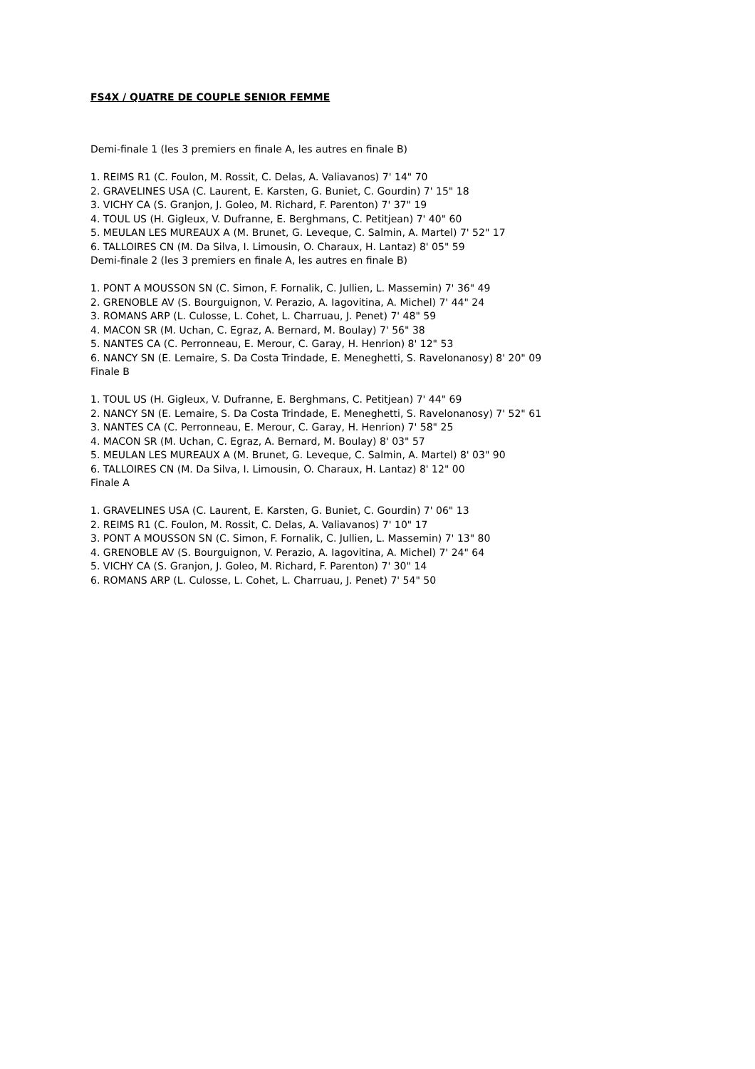FS4X / QUATRE DE COUPLE SENIOR FEMME
Demi-finale 1 (les 3 premiers en finale A, les autres en finale B)
1. REIMS R1 (C. Foulon, M. Rossit, C. Delas, A. Valiavanos) 7' 14" 70
2. GRAVELINES USA (C. Laurent, E. Karsten, G. Buniet, C. Gourdin) 7' 15" 18
3. VICHY CA (S. Granjon, J. Goleo, M. Richard, F. Parenton) 7' 37" 19
4. TOUL US (H. Gigleux, V. Dufranne, E. Berghmans, C. Petitjean) 7' 40" 60
5. MEULAN LES MUREAUX A (M. Brunet, G. Leveque, C. Salmin, A. Martel) 7' 52" 17
6. TALLOIRES CN (M. Da Silva, I. Limousin, O. Charaux, H. Lantaz) 8' 05" 59
Demi-finale 2 (les 3 premiers en finale A, les autres en finale B)
1. PONT A MOUSSON SN (C. Simon, F. Fornalik, C. Jullien, L. Massemin) 7' 36" 49
2. GRENOBLE AV (S. Bourguignon, V. Perazio, A. Iagovitina, A. Michel) 7' 44" 24
3. ROMANS ARP (L. Culosse, L. Cohet, L. Charruau, J. Penet) 7' 48" 59
4. MACON SR (M. Uchan, C. Egraz, A. Bernard, M. Boulay) 7' 56" 38
5. NANTES CA (C. Perronneau, E. Merour, C. Garay, H. Henrion) 8' 12" 53
6. NANCY SN (E. Lemaire, S. Da Costa Trindade, E. Meneghetti, S. Ravelonanosy) 8' 20" 09
Finale B
1. TOUL US (H. Gigleux, V. Dufranne, E. Berghmans, C. Petitjean) 7' 44" 69
2. NANCY SN (E. Lemaire, S. Da Costa Trindade, E. Meneghetti, S. Ravelonanosy) 7' 52" 61
3. NANTES CA (C. Perronneau, E. Merour, C. Garay, H. Henrion) 7' 58" 25
4. MACON SR (M. Uchan, C. Egraz, A. Bernard, M. Boulay) 8' 03" 57
5. MEULAN LES MUREAUX A (M. Brunet, G. Leveque, C. Salmin, A. Martel) 8' 03" 90
6. TALLOIRES CN (M. Da Silva, I. Limousin, O. Charaux, H. Lantaz) 8' 12" 00
Finale A
1. GRAVELINES USA (C. Laurent, E. Karsten, G. Buniet, C. Gourdin) 7' 06" 13
2. REIMS R1 (C. Foulon, M. Rossit, C. Delas, A. Valiavanos) 7' 10" 17
3. PONT A MOUSSON SN (C. Simon, F. Fornalik, C. Jullien, L. Massemin) 7' 13" 80
4. GRENOBLE AV (S. Bourguignon, V. Perazio, A. Iagovitina, A. Michel) 7' 24" 64
5. VICHY CA (S. Granjon, J. Goleo, M. Richard, F. Parenton) 7' 30" 14
6. ROMANS ARP (L. Culosse, L. Cohet, L. Charruau, J. Penet) 7' 54" 50